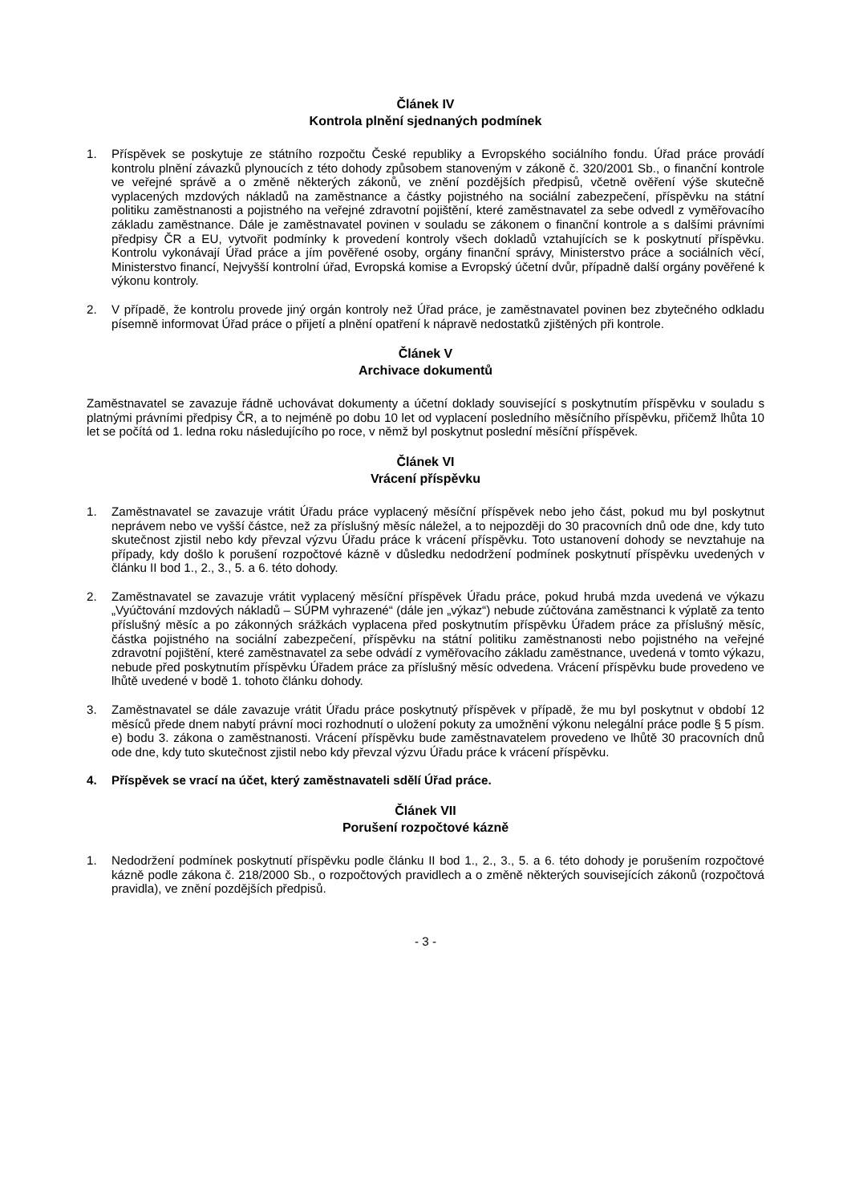Článek IV
Kontrola plnění sjednaných podmínek
1. Příspěvek se poskytuje ze státního rozpočtu České republiky a Evropského sociálního fondu. Úřad práce provádí kontrolu plnění závazků plynoucích z této dohody způsobem stanoveným v zákoně č. 320/2001 Sb., o finanční kontrole ve veřejné správě a o změně některých zákonů, ve znění pozdějších předpisů, včetně ověření výše skutečně vyplacených mzdových nákladů na zaměstnance a částky pojistného na sociální zabezpečení, příspěvku na státní politiku zaměstnanosti a pojistného na veřejné zdravotní pojištění, které zaměstnavatel za sebe odvedl z vyměřovacího základu zaměstnance. Dále je zaměstnavatel povinen v souladu se zákonem o finanční kontrole a s dalšími právními předpisy ČR a EU, vytvořit podmínky k provedení kontroly všech dokladů vztahujících se k poskytnutí příspěvku. Kontrolu vykonávají Úřad práce a jím pověřené osoby, orgány finanční správy, Ministerstvo práce a sociálních věcí, Ministerstvo financí, Nejvyšší kontrolní úřad, Evropská komise a Evropský účetní dvůr, případně další orgány pověřené k výkonu kontroly.
2. V případě, že kontrolu provede jiný orgán kontroly než Úřad práce, je zaměstnavatel povinen bez zbytečného odkladu písemně informovat Úřad práce o přijetí a plnění opatření k nápravě nedostatků zjištěných při kontrole.
Článek V
Archivace dokumentů
Zaměstnavatel se zavazuje řádně uchovávat dokumenty a účetní doklady související s poskytnutím příspěvku v souladu s platnými právními předpisy ČR, a to nejméně po dobu 10 let od vyplacení posledního měsíčního příspěvku, přičemž lhůta 10 let se počítá od 1. ledna roku následujícího po roce, v němž byl poskytnut poslední měsíční příspěvek.
Článek VI
Vrácení příspěvku
1. Zaměstnavatel se zavazuje vrátit Úřadu práce vyplacený měsíční příspěvek nebo jeho část, pokud mu byl poskytnut neprávem nebo ve vyšší částce, než za příslušný měsíc náležel, a to nejpozději do 30 pracovních dnů ode dne, kdy tuto skutečnost zjistil nebo kdy převzal výzvu Úřadu práce k vrácení příspěvku. Toto ustanovení dohody se nevztahuje na případy, kdy došlo k porušení rozpočtové kázně v důsledku nedodržení podmínek poskytnutí příspěvku uvedených v článku II bod 1., 2., 3., 5. a 6. této dohody.
2. Zaměstnavatel se zavazuje vrátit vyplacený měsíční příspěvek Úřadu práce, pokud hrubá mzda uvedená ve výkazu „Vyúčtování mzdových nákladů – SÚPM vyhrazené“ (dále jen „výkaz“) nebude zúčtována zaměstnanci k výplatě za tento příslušný měsíc a po zákonných srážkách vyplacena před poskytnutím příspěvku Úřadem práce za příslušný měsíc, částka pojistného na sociální zabezpečení, příspěvku na státní politiku zaměstnanosti nebo pojistného na veřejné zdravotní pojištění, které zaměstnavatel za sebe odvádí z vyměřovacího základu zaměstnance, uvedená v tomto výkazu, nebude před poskytnutím příspěvku Úřadem práce za příslušný měsíc odvedena. Vrácení příspěvku bude provedeno ve lhůtě uvedené v bodě 1. tohoto článku dohody.
3. Zaměstnavatel se dále zavazuje vrátit Úřadu práce poskytnutý příspěvek v případě, že mu byl poskytnut v období 12 měsíců přede dnem nabytí právní moci rozhodnutí o uložení pokuty za umožnění výkonu nelegální práce podle § 5 písm. e) bodu 3. zákona o zaměstnanosti. Vrácení příspěvku bude zaměstnavatelem provedeno ve lhůtě 30 pracovních dnů ode dne, kdy tuto skutečnost zjistil nebo kdy převzal výzvu Úřadu práce k vrácení příspěvku.
4. Příspěvek se vrací na účet, který zaměstnavateli sdělí Úřad práce.
Článek VII
Porušení rozpočtové kázně
1. Nedodržení podmínek poskytnutí příspěvku podle článku II bod 1., 2., 3., 5. a 6. této dohody je porušením rozpočtové kázně podle zákona č. 218/2000 Sb., o rozpočtových pravidlech a o změně některých souvisejících zákonů (rozpočtová pravidla), ve znění pozdějších předpisů.
- 3 -